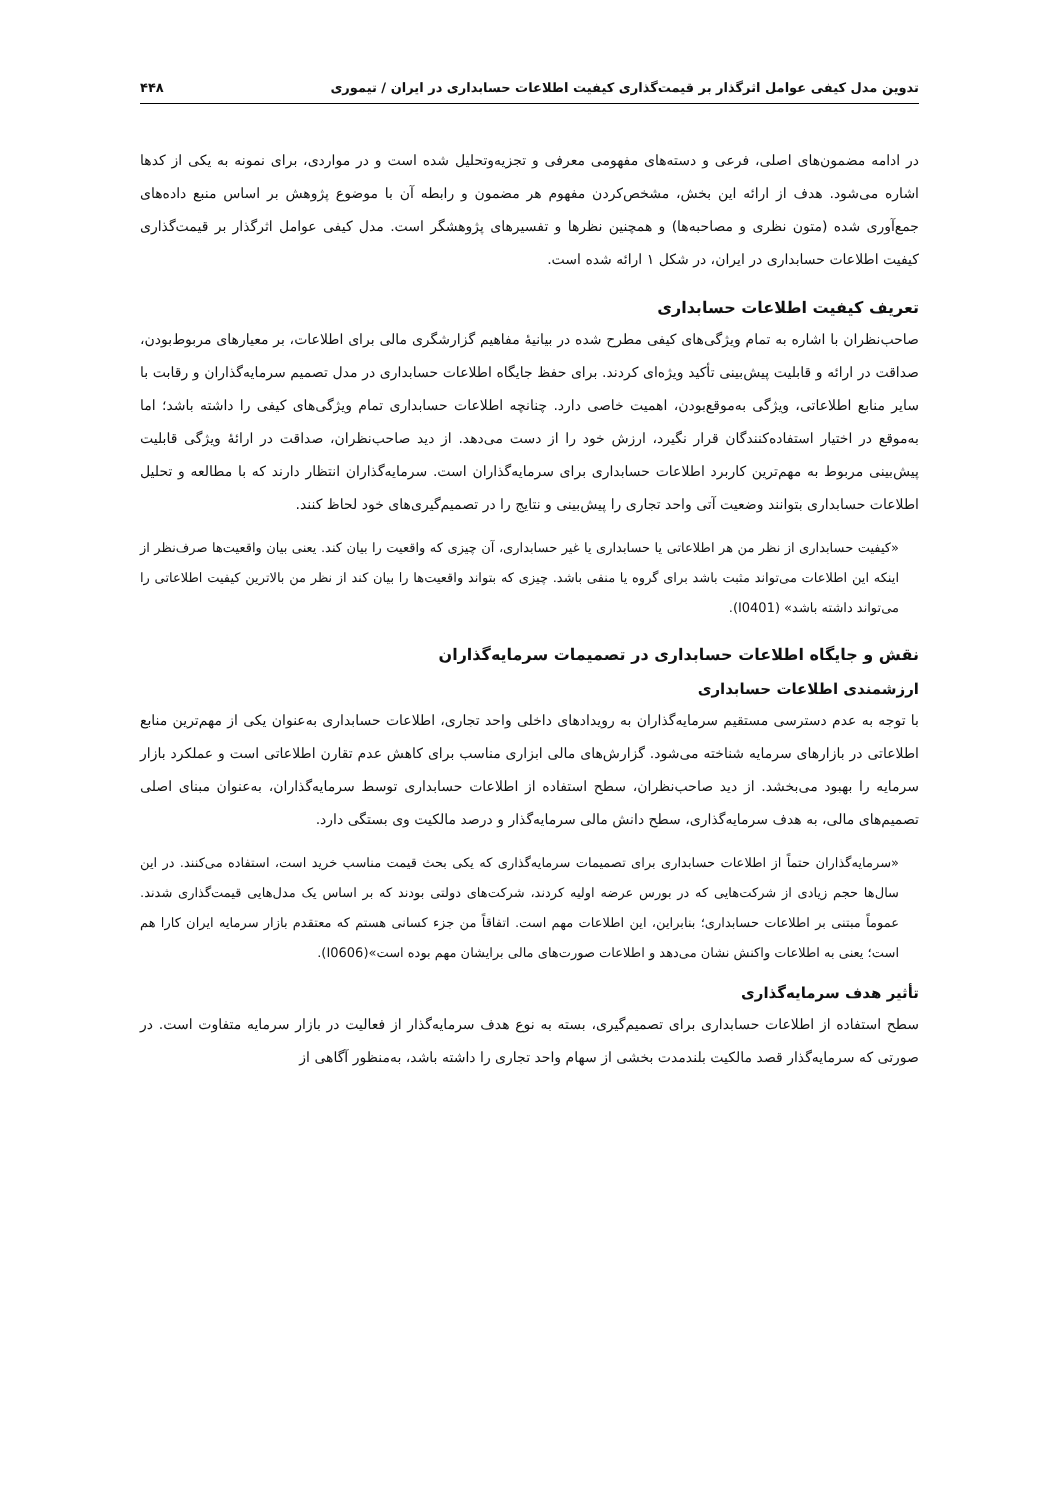تدوین مدل کیفی عوامل اثرگذار بر قیمت‌گذاری کیفیت اطلاعات حسابداری در ایران / تیموری ۴۴۸
در ادامه مضمون‌های اصلی، فرعی و دسته‌های مفهومی معرفی و تجزیه‌وتحلیل شده است و در مواردی، برای نمونه به یکی از کدها اشاره می‌شود. هدف از ارائه این بخش، مشخص‌کردن مفهوم هر مضمون و رابطه آن با موضوع پژوهش بر اساس منبع داده‌های جمع‌آوری شده (متون نظری و مصاحبه‌ها) و همچنین نظرها و تفسیرهای پژوهشگر است. مدل کیفی عوامل اثرگذار بر قیمت‌گذاری کیفیت اطلاعات حسابداری در ایران، در شکل ۱ ارائه شده است.
تعریف کیفیت اطلاعات حسابداری
صاحب‌نظران با اشاره به تمام ویژگی‌های کیفی مطرح شده در بیانیهٔ مفاهیم گزارشگری مالی برای اطلاعات، بر معیارهای مربوط‌بودن، صداقت در ارائه و قابلیت پیش‌بینی تأکید ویژه‌ای کردند. برای حفظ جایگاه اطلاعات حسابداری در مدل تصمیم سرمایه‌گذاران و رقابت با سایر منابع اطلاعاتی، ویژگی به‌موقع‌بودن، اهمیت خاصی دارد. چنانچه اطلاعات حسابداری تمام ویژگی‌های کیفی را داشته باشد؛ اما به‌موقع در اختیار استفاده‌کنندگان قرار نگیرد، ارزش خود را از دست می‌دهد. از دید صاحب‌نظران، صداقت در ارائهٔ ویژگی قابلیت پیش‌بینی مربوط به مهم‌ترین کاربرد اطلاعات حسابداری برای سرمایه‌گذاران است. سرمایه‌گذاران انتظار دارند که با مطالعه و تحلیل اطلاعات حسابداری بتوانند وضعیت آتی واحد تجاری را پیش‌بینی و نتایج را در تصمیم‌گیری‌های خود لحاظ کنند.
«کیفیت حسابداری از نظر من هر اطلاعاتی یا حسابداری یا غیر حسابداری، آن چیزی که واقعیت را بیان کند. یعنی بیان واقعیت‌ها صرف‌نظر از اینکه این اطلاعات می‌تواند مثبت باشد برای گروه یا منفی باشد. چیزی که بتواند واقعیت‌ها را بیان کند از نظر من بالاترین کیفیت اطلاعاتی را می‌تواند داشته باشد» (I0401).
نقش و جایگاه اطلاعات حسابداری در تصمیمات سرمایه‌گذاران
ارزشمندی اطلاعات حسابداری
با توجه به عدم دسترسی مستقیم سرمایه‌گذاران به رویدادهای داخلی واحد تجاری، اطلاعات حسابداری به‌عنوان یکی از مهم‌ترین منابع اطلاعاتی در بازارهای سرمایه شناخته می‌شود. گزارش‌های مالی ابزاری مناسب برای کاهش عدم تقارن اطلاعاتی است و عملکرد بازار سرمایه را بهبود می‌بخشد. از دید صاحب‌نظران، سطح استفاده از اطلاعات حسابداری توسط سرمایه‌گذاران، به‌عنوان مبنای اصلی تصمیم‌های مالی، به هدف سرمایه‌گذاری، سطح دانش مالی سرمایه‌گذار و درصد مالکیت وی بستگی دارد.
«سرمایه‌گذاران حتماً از اطلاعات حسابداری برای تصمیمات سرمایه‌گذاری که یکی بحث قیمت مناسب خرید است، استفاده می‌کنند. در این سال‌ها حجم زیادی از شرکت‌هایی که در بورس عرضه اولیه کردند، شرکت‌های دولتی بودند که بر اساس یک مدل‌هایی قیمت‌گذاری شدند. عموماً مبتنی بر اطلاعات حسابداری؛ بنابراین، این اطلاعات مهم است. اتفاقاً من جزء کسانی هستم که معتقدم بازار سرمایه ایران کارا هم است؛ یعنی به اطلاعات واکنش نشان می‌دهد و اطلاعات صورت‌های مالی برایشان مهم بوده است»(I0606).
تأثیر هدف سرمایه‌گذاری
سطح استفاده از اطلاعات حسابداری برای تصمیم‌گیری، بسته به نوع هدف سرمایه‌گذار از فعالیت در بازار سرمایه متفاوت است. در صورتی که سرمایه‌گذار قصد مالکیت بلندمدت بخشی از سهام واحد تجاری را داشته باشد، به‌منظور آگاهی از